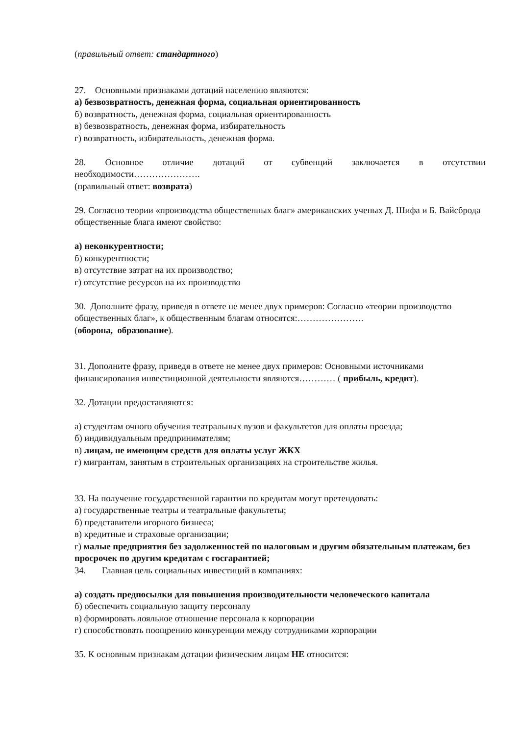(правильный ответ: стандартного)
27. Основными признаками дотаций населению являются:
а) безвозвратность, денежная форма, социальная ориентированность
б) возвратность, денежная форма, социальная ориентированность
в) безвозвратность, денежная форма, избирательность
г) возвратность, избирательность, денежная форма.
28. Основное отличие дотаций от субвенций заключается в отсутствии
необходимости………………….
(правильный ответ: возврата)
29. Согласно теории «производства общественных благ» американских ученых Д. Шифа и Б. Вайсброда общественные блага имеют свойство:
а) неконкурентности;
б) конкурентности;
в) отсутствие затрат на их производство;
г) отсутствие ресурсов на их производство
30. Дополните фразу, приведя в ответе не менее двух примеров: Согласно «теории производство общественных благ», к общественным благам относятся:………………….
(оборона, образование).
31. Дополните фразу, приведя в ответе не менее двух примеров: Основными источниками финансирования инвестиционной деятельности являются………… ( прибыль, кредит).
32. Дотации предоставляются:
а) студентам очного обучения театральных вузов и факультетов для оплаты проезда;
б) индивидуальным предпринимателям;
в) лицам, не имеющим средств для оплаты услуг ЖКХ
г) мигрантам, занятым в строительных организациях на строительстве жилья.
33. На получение государственной гарантии по кредитам могут претендовать:
а) государственные театры и театральные факультеты;
б) представители игорного бизнеса;
в) кредитные и страховые организации;
г) малые предприятия без задолженностей по налоговым и другим обязательным платежам, без просрочек по другим кредитам с госгарантией;
34. Главная цель социальных инвестиций в компаниях:
а) создать предпосылки для повышения производительности человеческого капитала
б) обеспечить социальную защиту персоналу
в) формировать лояльное отношение персонала к корпорации
г) способствовать поощрению конкуренции между сотрудниками корпорации
35. К основным признакам дотации физическим лицам НЕ относится: